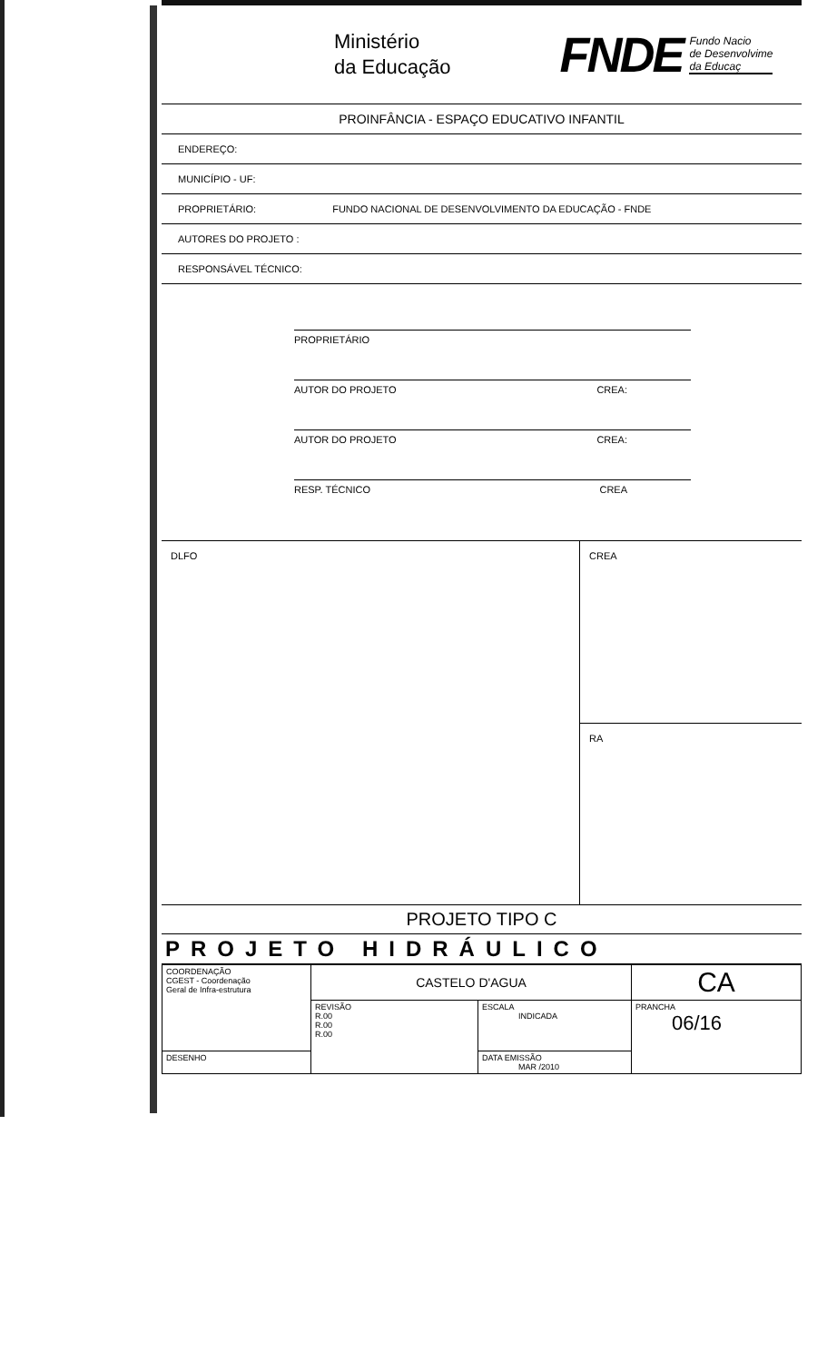Ministério
da Educação
FNDE
Fundo Nacio
de Desenvolvime
da Educaç
PROINFÂNCIA - ESPAÇO EDUCATIVO INFANTIL
ENDEREÇO:
MUNICÍPIO - UF:
PROPRIETÁRIO: FUNDO NACIONAL DE DESENVOLVIMENTO DA EDUCAÇÃO - FNDE
AUTORES DO PROJETO :
RESPONSÁVEL TÉCNICO:
PROPRIETÁRIO
AUTOR DO PROJETO CREA:
AUTOR DO PROJETO CREA:
RESP. TÉCNICO CREA
DLFO CREA
RA
PROJETO TIPO C
PROJETO HIDRÁULICO
| COORDENAÇÃO CGEST - Coordenação Geral de Infra-estrutura | CASTELO D'AGUA | | CA |
| | REVISÃO R.00 R.00 R.00 | ESCALA INDICADA | PRANCHA 06/16 |
| DESENHO | | DATA EMISSÃO MAR /2010 | |